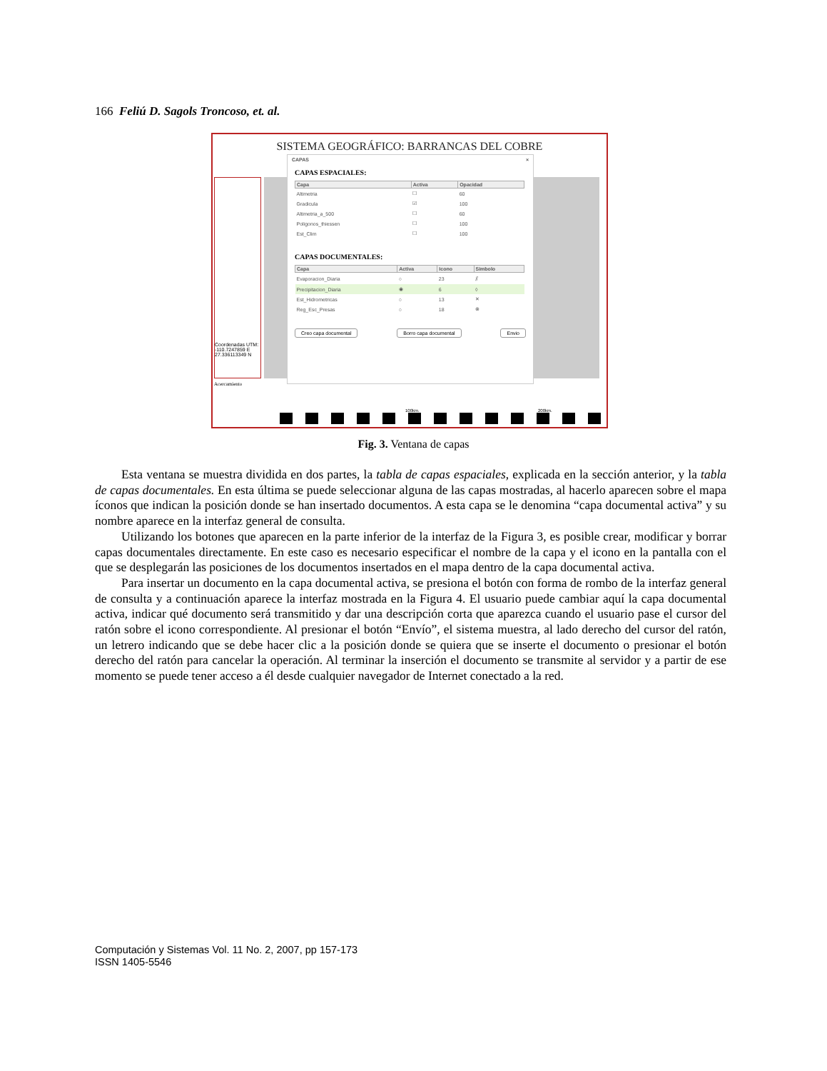166 Feliú D. Sagols Troncoso, et. al.
SISTEMA GEOGRÁFICO: BARRANCAS DEL COBRE
Coordenadas UTM:
-110.7247859 E
27.336113349 N
CAPAS ×
CAPAS ESPACIALES:
| Capa | Activa | Opacidad |
| --- | --- | --- |
| Altimetria | ☐ | 60 |
| Gradicula | ☑ | 100 |
| Altimetria_a_500 | ☐ | 60 |
| Poligonos_thiessen | ☐ | 100 |
| Est_Clim | ☐ | 100 |
CAPAS DOCUMENTALES:
| Capa | Activa | Icono | Simbolo |
| --- | --- | --- | --- |
| Evaporacion_Diaria | ○ | 23 | ⫽ |
| Precipitacion_Diaria | ◉ | 6 | ◊ |
| Est_Hidrometricas | ○ | 13 | ✕ |
| Reg_Esc_Presas | ○ | 18 | ⊗ |
Creo capa documental Borro capa documental Envio
Acercamiento
100km. 200km.
Fig. 3. Ventana de capas
Esta ventana se muestra dividida en dos partes, la tabla de capas espaciales, explicada en la sección anterior, y la tabla de capas documentales. En esta última se puede seleccionar alguna de las capas mostradas, al hacerlo aparecen sobre el mapa íconos que indican la posición donde se han insertado documentos. A esta capa se le denomina “capa documental activa” y su nombre aparece en la interfaz general de consulta.
Utilizando los botones que aparecen en la parte inferior de la interfaz de la Figura 3, es posible crear, modificar y borrar capas documentales directamente. En este caso es necesario especificar el nombre de la capa y el icono en la pantalla con el que se desplegarán las posiciones de los documentos insertados en el mapa dentro de la capa documental activa.
Para insertar un documento en la capa documental activa, se presiona el botón con forma de rombo de la interfaz general de consulta y a continuación aparece la interfaz mostrada en la Figura 4. El usuario puede cambiar aquí la capa documental activa, indicar qué documento será transmitido y dar una descripción corta que aparezca cuando el usuario pase el cursor del ratón sobre el icono correspondiente. Al presionar el botón “Envío”, el sistema muestra, al lado derecho del cursor del ratón, un letrero indicando que se debe hacer clic a la posición donde se quiera que se inserte el documento o presionar el botón derecho del ratón para cancelar la operación. Al terminar la inserción el documento se transmite al servidor y a partir de ese momento se puede tener acceso a él desde cualquier navegador de Internet conectado a la red.
Computación y Sistemas Vol. 11 No. 2, 2007, pp 157-173
ISSN 1405-5546